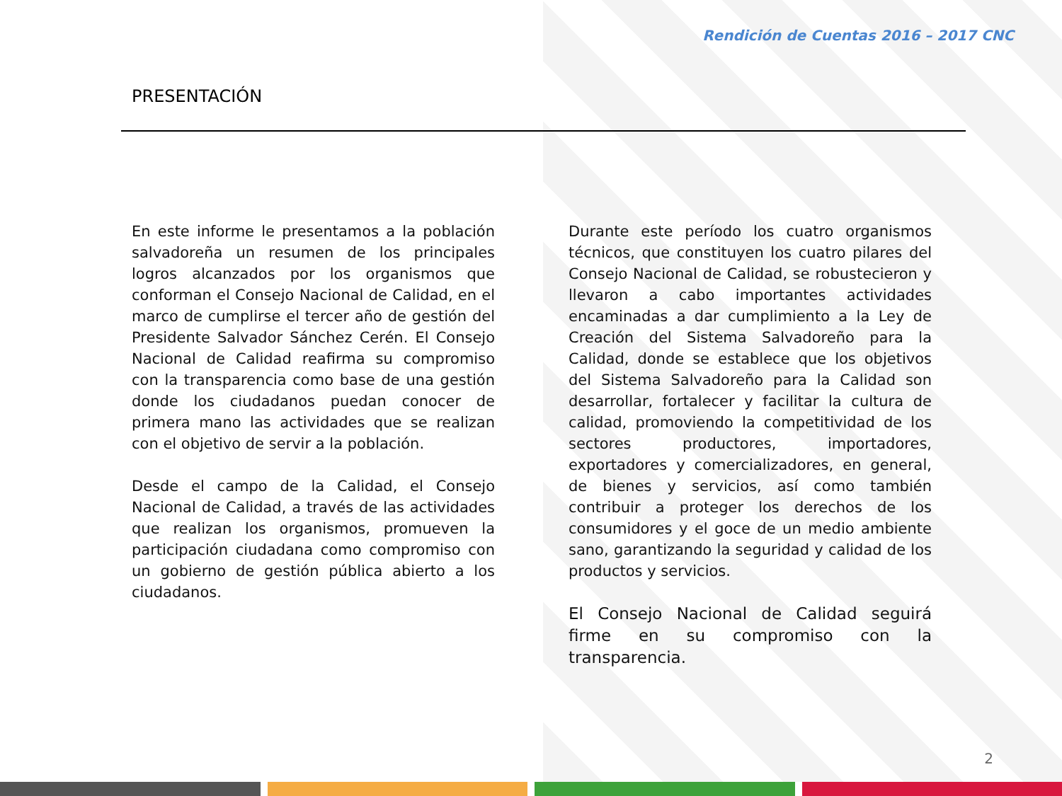Rendición de Cuentas 2016 – 2017 CNC
PRESENTACIÓN
En este informe le presentamos a la población salvadoreña un resumen de los principales logros alcanzados por los organismos que conforman el Consejo Nacional de Calidad, en el marco de cumplirse el tercer año de gestión del Presidente Salvador Sánchez Cerén. El Consejo Nacional de Calidad reafirma su compromiso con la transparencia como base de una gestión donde los ciudadanos puedan conocer de primera mano las actividades que se realizan con el objetivo de servir a la población.
Desde el campo de la Calidad, el Consejo Nacional de Calidad, a través de las actividades que realizan los organismos, promueven la participación ciudadana como compromiso con un gobierno de gestión pública abierto a los ciudadanos.
Durante este período los cuatro organismos técnicos, que constituyen los cuatro pilares del Consejo Nacional de Calidad, se robustecieron y llevaron a cabo importantes actividades encaminadas a dar cumplimiento a la Ley de Creación del Sistema Salvadoreño para la Calidad, donde se establece que los objetivos del Sistema Salvadoreño para la Calidad son desarrollar, fortalecer y facilitar la cultura de calidad, promoviendo la competitividad de los sectores productores, importadores, exportadores y comercializadores, en general, de bienes y servicios, así como también contribuir a proteger los derechos de los consumidores y el goce de un medio ambiente sano, garantizando la seguridad y calidad de los productos y servicios.
El Consejo Nacional de Calidad seguirá firme en su compromiso con la transparencia.
2